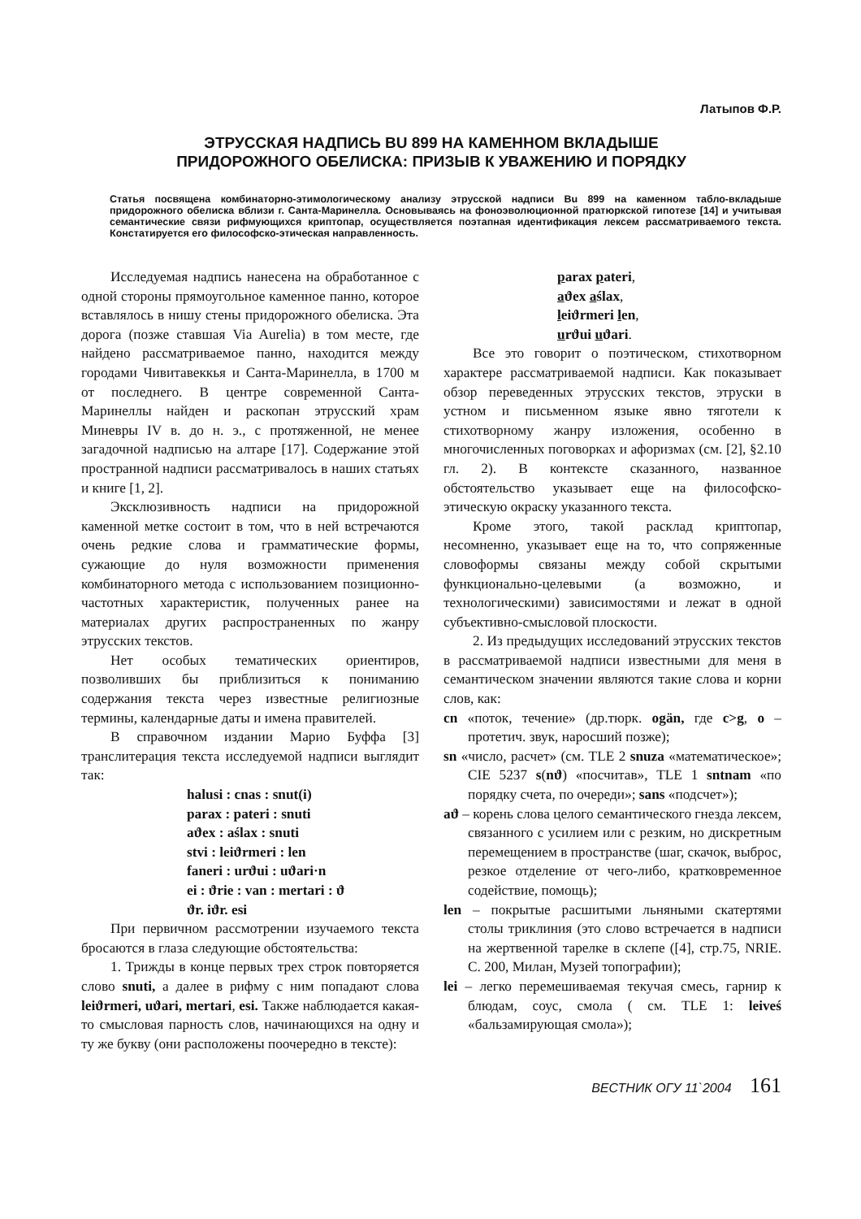Латыпов Ф.Р.
ЭТРУССКАЯ НАДПИСЬ BU 899 НА КАМЕННОМ ВКЛАДЫШЕ
ПРИДОРОЖНОГО ОБЕЛИСКА: ПРИЗЫВ К УВАЖЕНИЮ И ПОРЯДКУ
Статья посвящена комбинаторно-этимологическому анализу этрусской надписи Bu 899 на каменном табло-вкладыше придорожного обелиска вблизи г. Санта-Маринелла. Основываясь на фоноэволюционной пратюркской гипотезе [14] и учитывая семантические связи рифмующихся криптопар, осуществляется поэтапная идентификация лексем рассматриваемого текста. Констатируется его философско-этическая направленность.
Исследуемая надпись нанесена на обработанное с одной стороны прямоугольное каменное панно, которое вставлялось в нишу стены придорожного обелиска. Эта дорога (позже ставшая Via Aurelia) в том месте, где найдено рассматриваемое панно, находится между городами Чивитавеккья и Санта-Маринелла, в 1700 м от последнего. В центре современной Санта-Маринеллы найден и раскопан этрусский храм Миневры IV в. до н. э., с протяженной, не менее загадочной надписью на алтаре [17]. Содержание этой пространной надписи рассматривалось в наших статьях и книге [1, 2].
Эксклюзивность надписи на придорожной каменной метке состоит в том, что в ней встречаются очень редкие слова и грамматические формы, сужающие до нуля возможности применения комбинаторного метода с использованием позиционно-частотных характеристик, полученных ранее на материалах других распространенных по жанру этрусских текстов.
Нет особых тематических ориентиров, позволивших бы приблизиться к пониманию содержания текста через известные религиозные термины, календарные даты и имена правителей.
В справочном издании Марио Буффа [3] транслитерация текста исследуемой надписи выглядит так:
halusi : cnas : snut(i)
parax : pateri : snuti
aϑex : aślax : snuti
stvi : leiϑrmeri : len
faneri : urϑui : uϑari·n
ei : ϑrie : van : mertari : ϑ
ϑr. iϑr. esi
При первичном рассмотрении изучаемого текста бросаются в глаза следующие обстоятельства:
1. Трижды в конце первых трех строк повторяется слово snuti, а далее в рифму с ним попадают слова leiϑrmeri, uϑari, mertari, esi. Также наблюдается какая-то смысловая парность слов, начинающихся на одну и ту же букву (они расположены поочередно в тексте):
parax pateri,
aϑex aślax,
leiϑrmeri len,
urϑui uϑari.
Все это говорит о поэтическом, стихотворном характере рассматриваемой надписи. Как показывает обзор переведенных этрусских текстов, этруски в устном и письменном языке явно тяготели к стихотворному жанру изложения, особенно в многочисленных поговорках и афоризмах (см. [2], §2.10 гл. 2). В контексте сказанного, названное обстоятельство указывает еще на философско-этическую окраску указанного текста.
Кроме этого, такой расклад криптопар, несомненно, указывает еще на то, что сопряженные словоформы связаны между собой скрытыми функционально-целевыми (а возможно, и технологическими) зависимостями и лежат в одной субъективно-смысловой плоскости.
2. Из предыдущих исследований этрусских текстов в рассматриваемой надписи известными для меня в семантическом значении являются такие слова и корни слов, как:
cn «поток, течение» (др.тюрк. ogän, где c>g, o – протетич. звук, наросший позже);
sn «число, расчет» (см. TLE 2 snuza «математическое»; CIE 5237 s(nϑ) «посчитав», TLE 1 sntnam «по порядку счета, по очереди»; sans «подсчет»);
aϑ – корень слова целого семантического гнезда лексем, связанного с усилием или с резким, но дискретным перемещением в пространстве (шаг, скачок, выброс, резкое отделение от чего-либо, кратковременное содействие, помощь);
len – покрытые расшитыми льняными скатертями столы триклиния (это слово встречается в надписи на жертвенной тарелке в склепе ([4], стр.75, NRIE. С. 200, Милан, Музей топографии);
lei – легко перемешиваемая текучая смесь, гарнир к блюдам, соус, смола ( см. TLE 1: leiveś «бальзамирующая смола»);
ВЕСТНИК ОГУ 11`2004 161